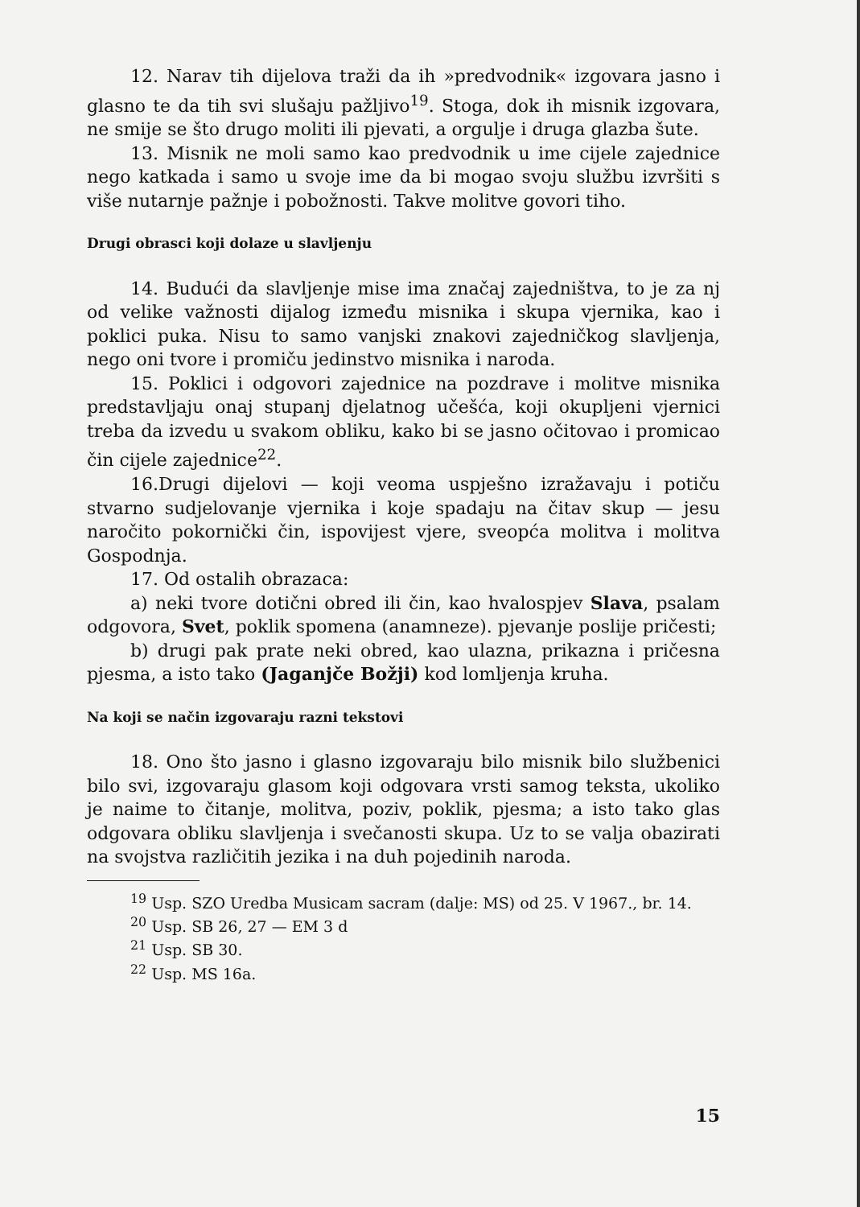12. Narav tih dijelova traži da ih »predvodnik« izgovara jasno i glasno te da tih svi slušaju pažljivo<sup>19</sup>. Stoga, dok ih misnik izgovara, ne smije se što drugo moliti ili pjevati, a orgulje i druga glazba šute.
13. Misnik ne moli samo kao predvodnik u ime cijele zajednice nego katkada i samo u svoje ime da bi mogao svoju službu izvršiti s više nutarnje pažnje i pobožnosti. Takve molitve govori tiho.
Drugi obrasci koji dolaze u slavljenju
14. Budući da slavljenje mise ima značaj zajedništva, to je za nj od velike važnosti dijalog između misnika i skupa vjernika, kao i poklici puka. Nisu to samo vanjski znakovi zajedničkog slavljenja, nego oni tvore i promiču jedinstvo misnika i naroda.
15. Poklici i odgovori zajednice na pozdrave i molitve misnika predstavljaju onaj stupanj djelatnog učešća, koji okupljeni vjernici treba da izvedu u svakom obliku, kako bi se jasno očitovao i promicao čin cijele zajednice<sup>22</sup>.
16.Drugi dijelovi — koji veoma uspješno izražavaju i potiču stvarno sudjelovanje vjernika i koje spadaju na čitav skup — jesu naročito pokornički čin, ispovijest vjere, sveopća molitva i molitva Gospodnja.
17. Od ostalih obrazaca:
a) neki tvore dotični obred ili čin, kao hvalospjev Slava, psalam odgovora, Svet, poklik spomena (anamneze). pjevanje poslije pričesti;
b) drugi pak prate neki obred, kao ulazna, prikazna i pričesna pjesma, a isto tako (Jaganjče Božji) kod lomljenja kruha.
Na koji se način izgovaraju razni tekstovi
18. Ono što jasno i glasno izgovaraju bilo misnik bilo službenici bilo svi, izgovaraju glasom koji odgovara vrsti samog teksta, ukoliko je naime to čitanje, molitva, poziv, poklik, pjesma; a isto tako glas odgovara obliku slavljenja i svečanosti skupa. Uz to se valja obazirati na svojstva različitih jezika i na duh pojedinih naroda.
<sup>19</sup> Usp. SZO Uredba Musicam sacram (dalje: MS) od 25. V 1967., br. 14.
<sup>20</sup> Usp. SB 26, 27 — EM 3 d
<sup>21</sup> Usp. SB 30.
<sup>22</sup> Usp. MS 16a.
15